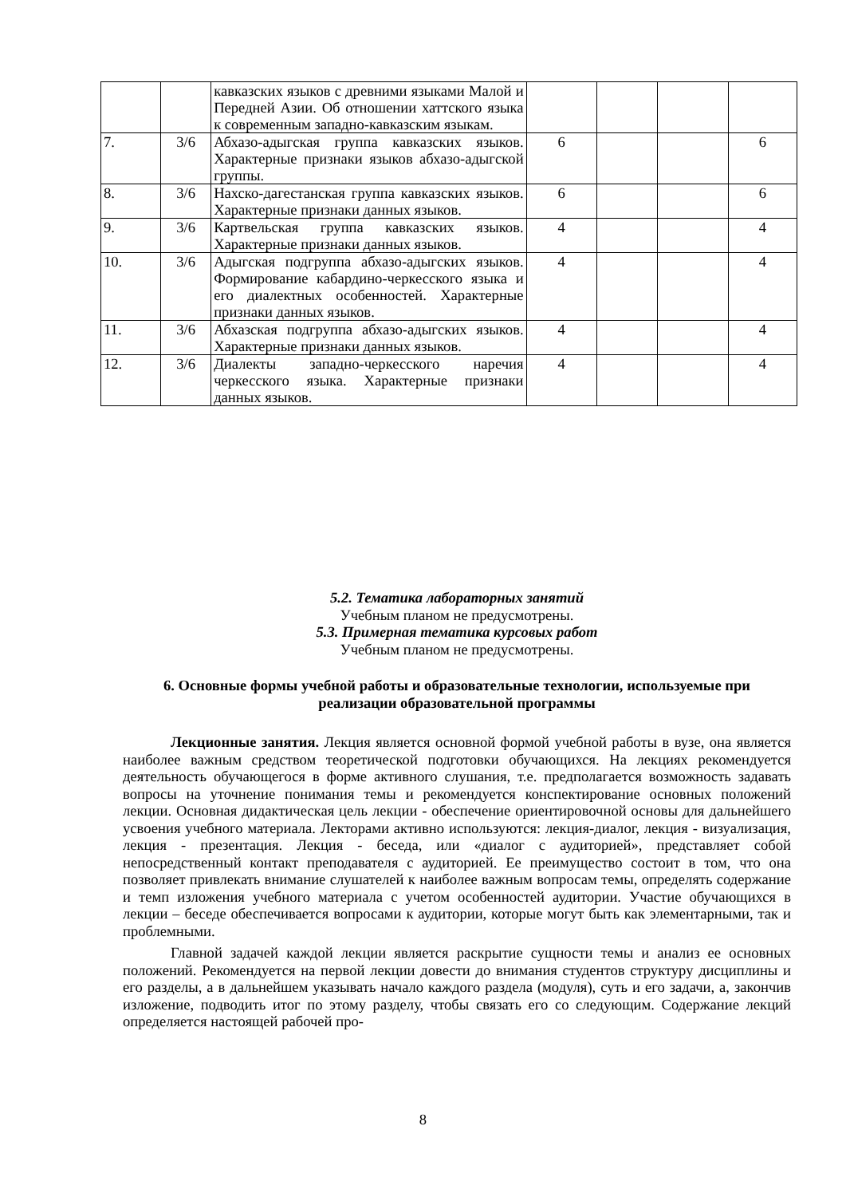| | | кавказских языков с древними языками Малой и Передней Азии. Об отношении хаттского языка к современным западно-кавказским языкам. | | | | |
| 7. | 3/6 | Абхазо-адыгская группа кавказских языков. Характерные признаки языков абхазо-адыгской группы. | 6 | | | 6 |
| 8. | 3/6 | Нахско-дагестанская группа кавказских языков. Характерные признаки данных языков. | 6 | | | 6 |
| 9. | 3/6 | Картвельская группа кавказских языков. Характерные признаки данных языков. | 4 | | | 4 |
| 10. | 3/6 | Адыгская подгруппа абхазо-адыгских языков. Формирование кабардино-черкесского языка и его диалектных особенностей. Характерные признаки данных языков. | 4 | | | 4 |
| 11. | 3/6 | Абхазская подгруппа абхазо-адыгских языков. Характерные признаки данных языков. | 4 | | | 4 |
| 12. | 3/6 | Диалекты западно-черкесского наречия черкесского языка. Характерные признаки данных языков. | 4 | | | 4 |
5.2. Тематика лабораторных занятий
Учебным планом не предусмотрены.
5.3. Примерная тематика курсовых работ
Учебным планом не предусмотрены.
6. Основные формы учебной работы и образовательные технологии, используемые при реализации образовательной программы
Лекционные занятия. Лекция является основной формой учебной работы в вузе, она является наиболее важным средством теоретической подготовки обучающихся. На лекциях рекомендуется деятельность обучающегося в форме активного слушания, т.е. предполагается возможность задавать вопросы на уточнение понимания темы и рекомендуется конспектирование основных положений лекции. Основная дидактическая цель лекции - обеспечение ориентировочной основы для дальнейшего усвоения учебного материала. Лекторами активно используются: лекция-диалог, лекция - визуализация, лекция - презентация. Лекция - беседа, или «диалог с аудиторией», представляет собой непосредственный контакт преподавателя с аудиторией. Ее преимущество состоит в том, что она позволяет привлекать внимание слушателей к наиболее важным вопросам темы, определять содержание и темп изложения учебного материала с учетом особенностей аудитории. Участие обучающихся в лекции – беседе обеспечивается вопросами к аудитории, которые могут быть как элементарными, так и проблемными.
Главной задачей каждой лекции является раскрытие сущности темы и анализ ее основных положений. Рекомендуется на первой лекции довести до внимания студентов структуру дисциплины и его разделы, а в дальнейшем указывать начало каждого раздела (модуля), суть и его задачи, а, закончив изложение, подводить итог по этому разделу, чтобы связать его со следующим. Содержание лекций определяется настоящей рабочей про-
8